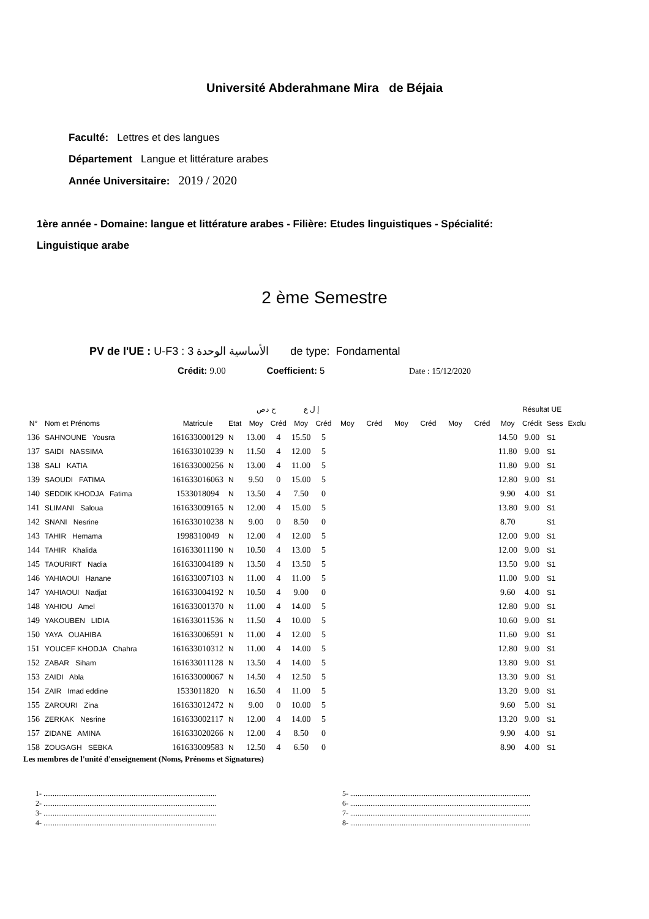Université Abderahmane Mira de Béjaia
Faculté: Lettres et des langues
Département Langue et littérature arabes
Année Universitaire: 2019 / 2020
1ère année - Domaine: langue et littérature arabes - Filière: Etudes linguistiques - Spécialité:
Linguistique arabe
2 ème Semestre
PV de l'UE : U-F3 : الأساسية الوحدة 3 de type: Fondamental
Crédit: 9.00 Coefficient: 5 Date : 15/12/2020
| | | | | ح دص | | إ ل ع | | | | | | | | Résultat UE | | | |
| --- | --- | --- | --- | --- | --- | --- | --- | --- | --- | --- | --- | --- | --- | --- | --- | --- | --- |
| N° | Nom et Prénoms | Matricule | Etat | Moy | Créd | Moy | Créd | Moy | Créd | Moy | Créd | Moy | Créd | Moy | Crédit | Sess | Exclu |
| 136 | SAHNOUNE Yousra | 161633000129 | N | 13.00 | 4 | 15.50 | 5 | | | | | | | 14.50 | 9.00 | S1 | |
| 137 | SAIDI NASSIMA | 161633010239 | N | 11.50 | 4 | 12.00 | 5 | | | | | | | 11.80 | 9.00 | S1 | |
| 138 | SALI KATIA | 161633000256 | N | 13.00 | 4 | 11.00 | 5 | | | | | | | 11.80 | 9.00 | S1 | |
| 139 | SAOUDI FATIMA | 161633016063 | N | 9.50 | 0 | 15.00 | 5 | | | | | | | 12.80 | 9.00 | S1 | |
| 140 | SEDDIK KHODJA Fatima | 1533018094 | N | 13.50 | 4 | 7.50 | 0 | | | | | | | 9.90 | 4.00 | S1 | |
| 141 | SLIMANI Saloua | 161633009165 | N | 12.00 | 4 | 15.00 | 5 | | | | | | | 13.80 | 9.00 | S1 | |
| 142 | SNANI Nesrine | 161633010238 | N | 9.00 | 0 | 8.50 | 0 | | | | | | | 8.70 | | S1 | |
| 143 | TAHIR Hemama | 1998310049 | N | 12.00 | 4 | 12.00 | 5 | | | | | | | 12.00 | 9.00 | S1 | |
| 144 | TAHIR Khalida | 161633011190 | N | 10.50 | 4 | 13.00 | 5 | | | | | | | 12.00 | 9.00 | S1 | |
| 145 | TAOURIRT Nadia | 161633004189 | N | 13.50 | 4 | 13.50 | 5 | | | | | | | 13.50 | 9.00 | S1 | |
| 146 | YAHIAOUI Hanane | 161633007103 | N | 11.00 | 4 | 11.00 | 5 | | | | | | | 11.00 | 9.00 | S1 | |
| 147 | YAHIAOUI Nadjat | 161633004192 | N | 10.50 | 4 | 9.00 | 0 | | | | | | | 9.60 | 4.00 | S1 | |
| 148 | YAHIOU Amel | 161633001370 | N | 11.00 | 4 | 14.00 | 5 | | | | | | | 12.80 | 9.00 | S1 | |
| 149 | YAKOUBEN LIDIA | 161633011536 | N | 11.50 | 4 | 10.00 | 5 | | | | | | | 10.60 | 9.00 | S1 | |
| 150 | YAYA OUAHIBA | 161633006591 | N | 11.00 | 4 | 12.00 | 5 | | | | | | | 11.60 | 9.00 | S1 | |
| 151 | YOUCEF KHODJA Chahra | 161633010312 | N | 11.00 | 4 | 14.00 | 5 | | | | | | | 12.80 | 9.00 | S1 | |
| 152 | ZABAR Siham | 161633011128 | N | 13.50 | 4 | 14.00 | 5 | | | | | | | 13.80 | 9.00 | S1 | |
| 153 | ZAIDI Abla | 161633000067 | N | 14.50 | 4 | 12.50 | 5 | | | | | | | 13.30 | 9.00 | S1 | |
| 154 | ZAIR Imad eddine | 1533011820 | N | 16.50 | 4 | 11.00 | 5 | | | | | | | 13.20 | 9.00 | S1 | |
| 155 | ZAROURI Zina | 161633012472 | N | 9.00 | 0 | 10.00 | 5 | | | | | | | 9.60 | 5.00 | S1 | |
| 156 | ZERKAK Nesrine | 161633002117 | N | 12.00 | 4 | 14.00 | 5 | | | | | | | 13.20 | 9.00 | S1 | |
| 157 | ZIDANE AMINA | 161633020266 | N | 12.00 | 4 | 8.50 | 0 | | | | | | | 9.90 | 4.00 | S1 | |
| 158 | ZOUGAGH SEBKA | 161633009583 | N | 12.50 | 4 | 6.50 | 0 | | | | | | | 8.90 | 4.00 | S1 | |
Les membres de l'unité d'enseignement (Noms, Prénoms et Signatures)
1- ..............................................................................................
2- ..............................................................................................
3- ..............................................................................................
4- ..............................................................................................
5- ..................................................................................................
6- ..................................................................................................
7- ..................................................................................................
8- ..................................................................................................